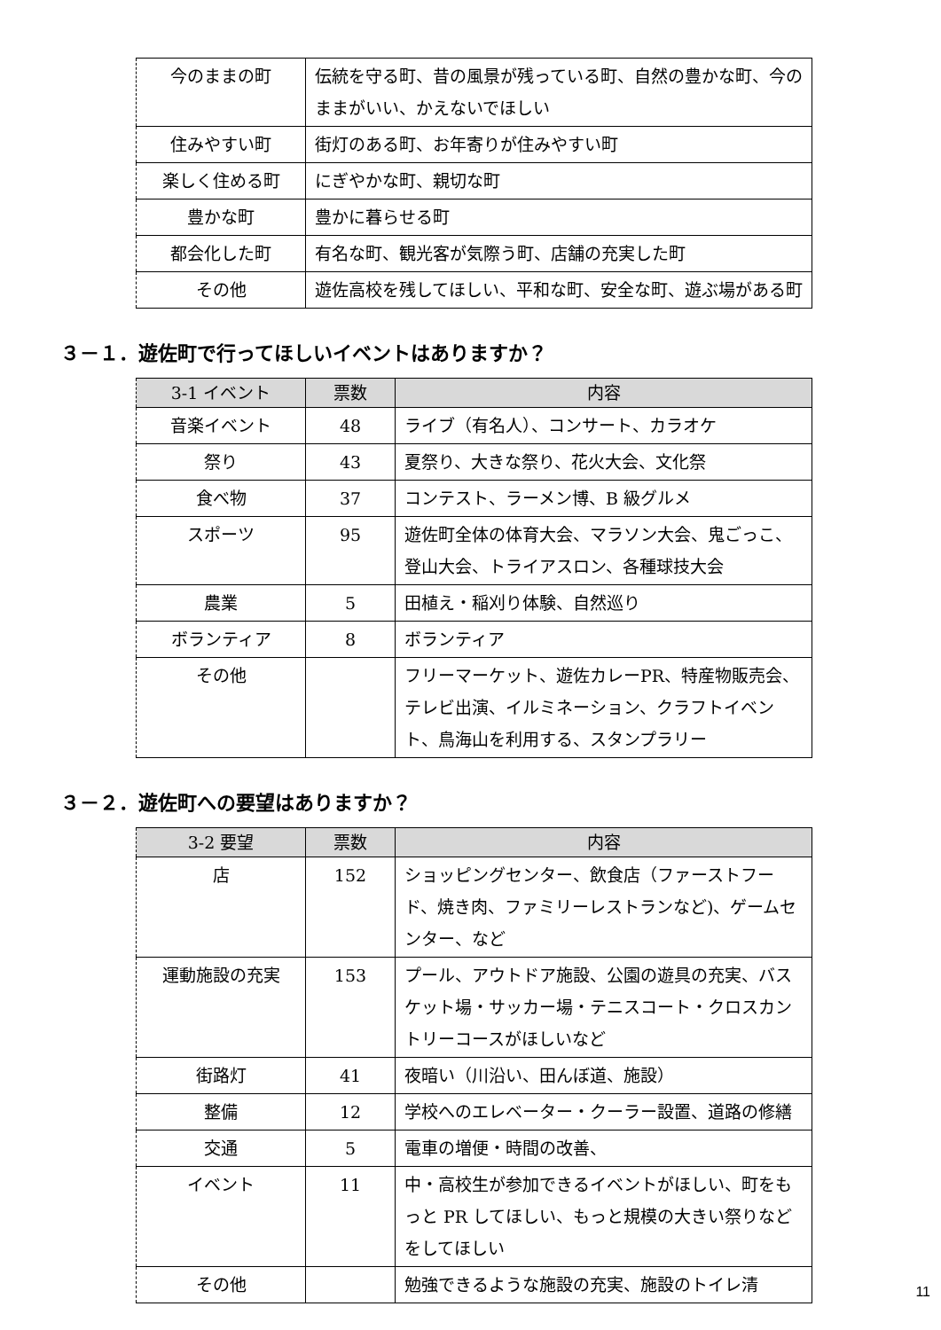| 今のままの町 | 伝統を守る町、昔の風景が残っている町、自然の豊かな町、今のままがいい、かえないでほしい |
| 住みやすい町 | 街灯のある町、お年寄りが住みやすい町 |
| 楽しく住める町 | にぎやかな町、親切な町 |
| 豊かな町 | 豊かに暮らせる町 |
| 都会化した町 | 有名な町、観光客が気際う町、店舗の充実した町 |
| その他 | 遊佐高校を残してほしい、平和な町、安全な町、遊ぶ場がある町 |
３－１．遊佐町で行ってほしいイベントはありますか？
| 3-1 イベント | 票数 | 内容 |
| --- | --- | --- |
| 音楽イベント | 48 | ライブ（有名人）、コンサート、カラオケ |
| 祭り | 43 | 夏祭り、大きな祭り、花火大会、文化祭 |
| 食べ物 | 37 | コンテスト、ラーメン博、B 級グルメ |
| スポーツ | 95 | 遊佐町全体の体育大会、マラソン大会、鬼ごっこ、登山大会、トライアスロン、各種球技大会 |
| 農業 | 5 | 田植え・稲刈り体験、自然巡り |
| ボランティア | 8 | ボランティア |
| その他 | | フリーマーケット、遊佐カレーPR、特産物販売会、テレビ出演、イルミネーション、クラフトイベント、鳥海山を利用する、スタンプラリー |
３－２．遊佐町への要望はありますか？
| 3-2 要望 | 票数 | 内容 |
| --- | --- | --- |
| 店 | 152 | ショッピングセンター、飲食店（ファーストフード、焼き肉、ファミリーレストランなど)、ゲームセンター、など |
| 運動施設の充実 | 153 | プール、アウトドア施設、公園の遊具の充実、バスケット場・サッカー場・テニスコート・クロスカントリーコースがほしいなど |
| 街路灯 | 41 | 夜暗い（川沿い、田んぼ道、施設） |
| 整備 | 12 | 学校へのエレベーター・クーラー設置、道路の修繕 |
| 交通 | 5 | 電車の増便・時間の改善、 |
| イベント | 11 | 中・高校生が参加できるイベントがほしい、町をもっと PR してほしい、もっと規模の大きい祭りなどをしてほしい |
| その他 | | 勉強できるような施設の充実、施設のトイレ清 |
11